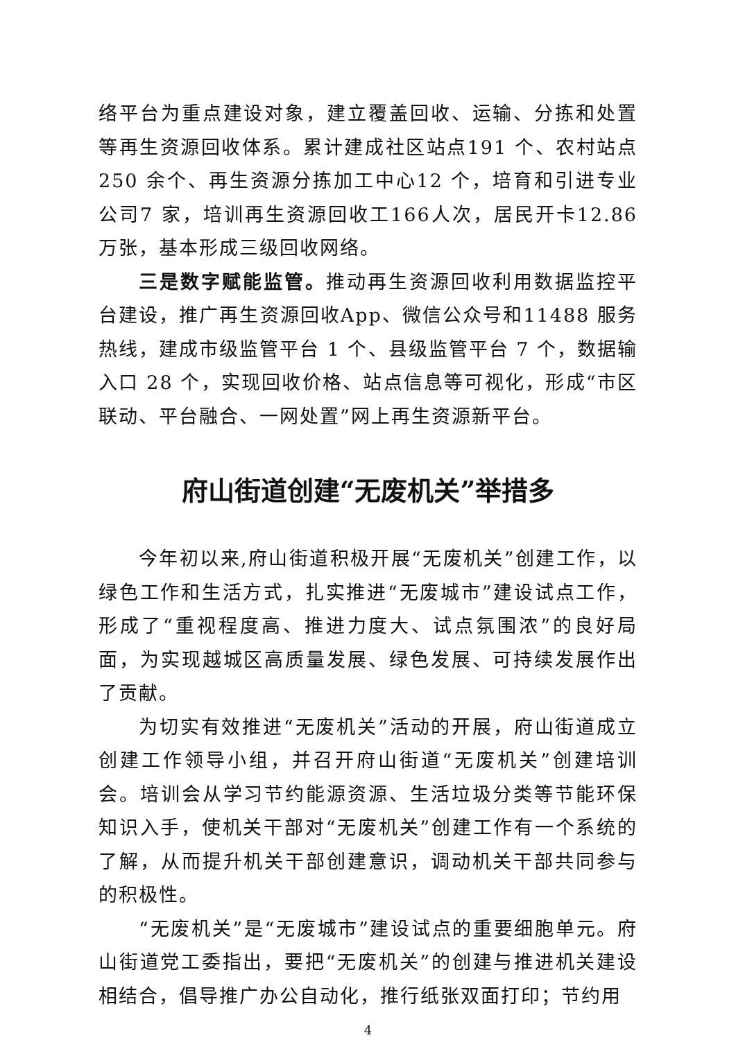络平台为重点建设对象，建立覆盖回收、运输、分拣和处置等再生资源回收体系。累计建成社区站点191 个、农村站点250 余个、再生资源分拣加工中心12 个，培育和引进专业公司7 家，培训再生资源回收工166人次，居民开卡12.86 万张，基本形成三级回收网络。
三是数字赋能监管。推动再生资源回收利用数据监控平台建设，推广再生资源回收App、微信公众号和11488 服务热线，建成市级监管平台 1 个、县级监管平台 7 个，数据输入口 28 个，实现回收价格、站点信息等可视化，形成“市区联动、平台融合、一网处置”网上再生资源新平台。
府山街道创建“无废机关”举措多
今年初以来,府山街道积极开展“无废机关”创建工作，以绿色工作和生活方式，扎实推进“无废城市”建设试点工作，形成了“重视程度高、推进力度大、试点氛围浓”的良好局面，为实现越城区高质量发展、绿色发展、可持续发展作出了贡献。
为切实有效推进“无废机关”活动的开展，府山街道成立创建工作领导小组，并召开府山街道“无废机关”创建培训会。培训会从学习节约能源资源、生活垃圾分类等节能环保知识入手，使机关干部对“无废机关”创建工作有一个系统的了解，从而提升机关干部创建意识，调动机关干部共同参与的积极性。
“无废机关”是“无废城市”建设试点的重要细胞单元。府山街道党工委指出，要把“无废机关”的创建与推进机关建设相结合，倡导推广办公自动化，推行纸张双面打印；节约用
4